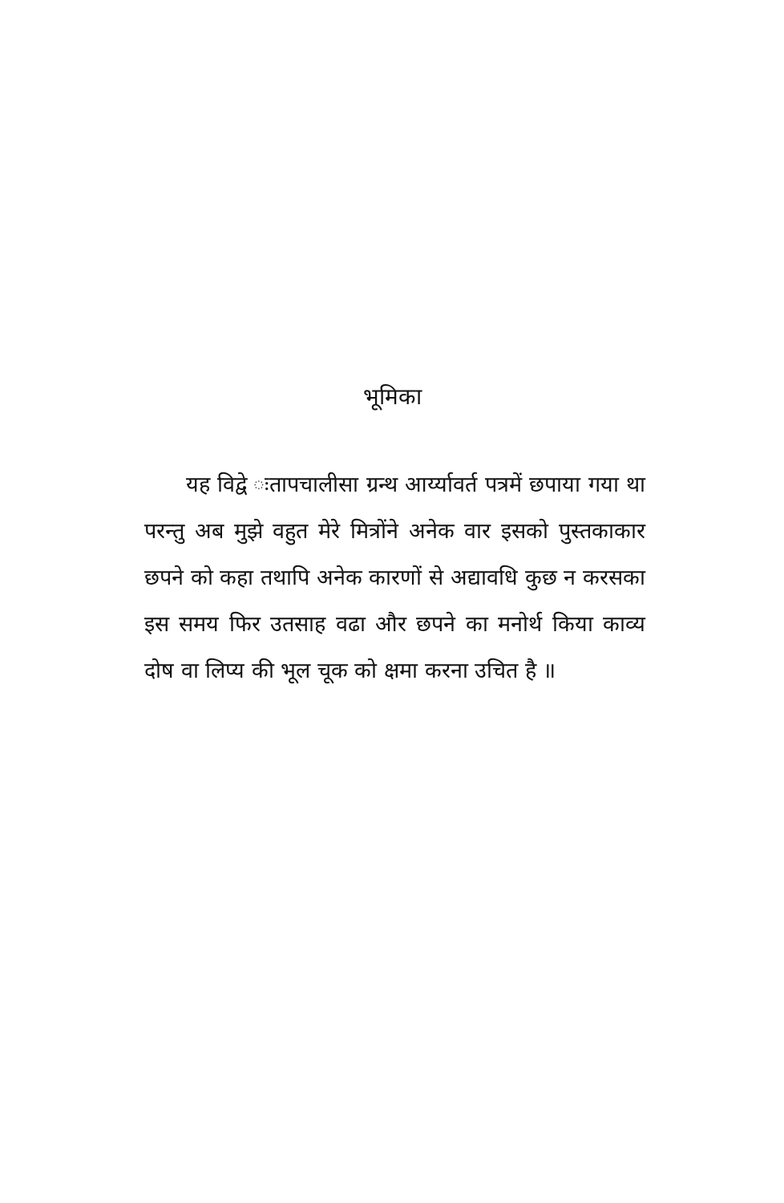भूमिका
यह विद्वे ःतापचालीसा ग्रन्थ आर्य्यावर्त पत्रमें छपाया गया था परन्तु अब मुझे वहुत मेरे मित्रोंने अनेक वार इसको पुस्तकाकार छपने को कहा तथापि अनेक कारणों से अद्यावधि कुछ न करसका इस समय फिर उतसाह वढा और छपने का मनोर्थ किया काव्य दोष वा लिप्य की भूल चूक को क्षमा करना उचित है ॥